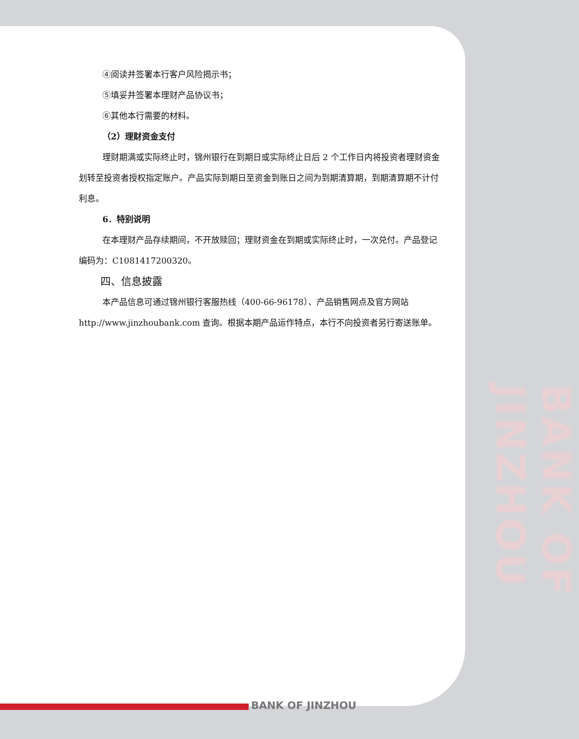BANK OF JINZHOU
④阅读并签署本行客户风险揭示书；
⑤填妥并签署本理财产品协议书；
⑥其他本行需要的材料。
（2）理财资金支付
理财期满或实际终止时，锦州银行在到期日或实际终止日后 2 个工作日内将投资者理财资金划转至投资者授权指定账户。产品实际到期日至资金到账日之间为到期清算期，到期清算期不计付利息。
6．特别说明
在本理财产品存续期间，不开放赎回；理财资金在到期或实际终止时，一次兑付。产品登记编码为：C1081417200320。
四、信息披露
本产品信息可通过锦州银行客服热线（400-66-96178）、产品销售网点及官方网站 http://www.jinzhoubank.com 查询。根据本期产品运作特点，本行不向投资者另行寄送账单。
BANK OF JINZHOU